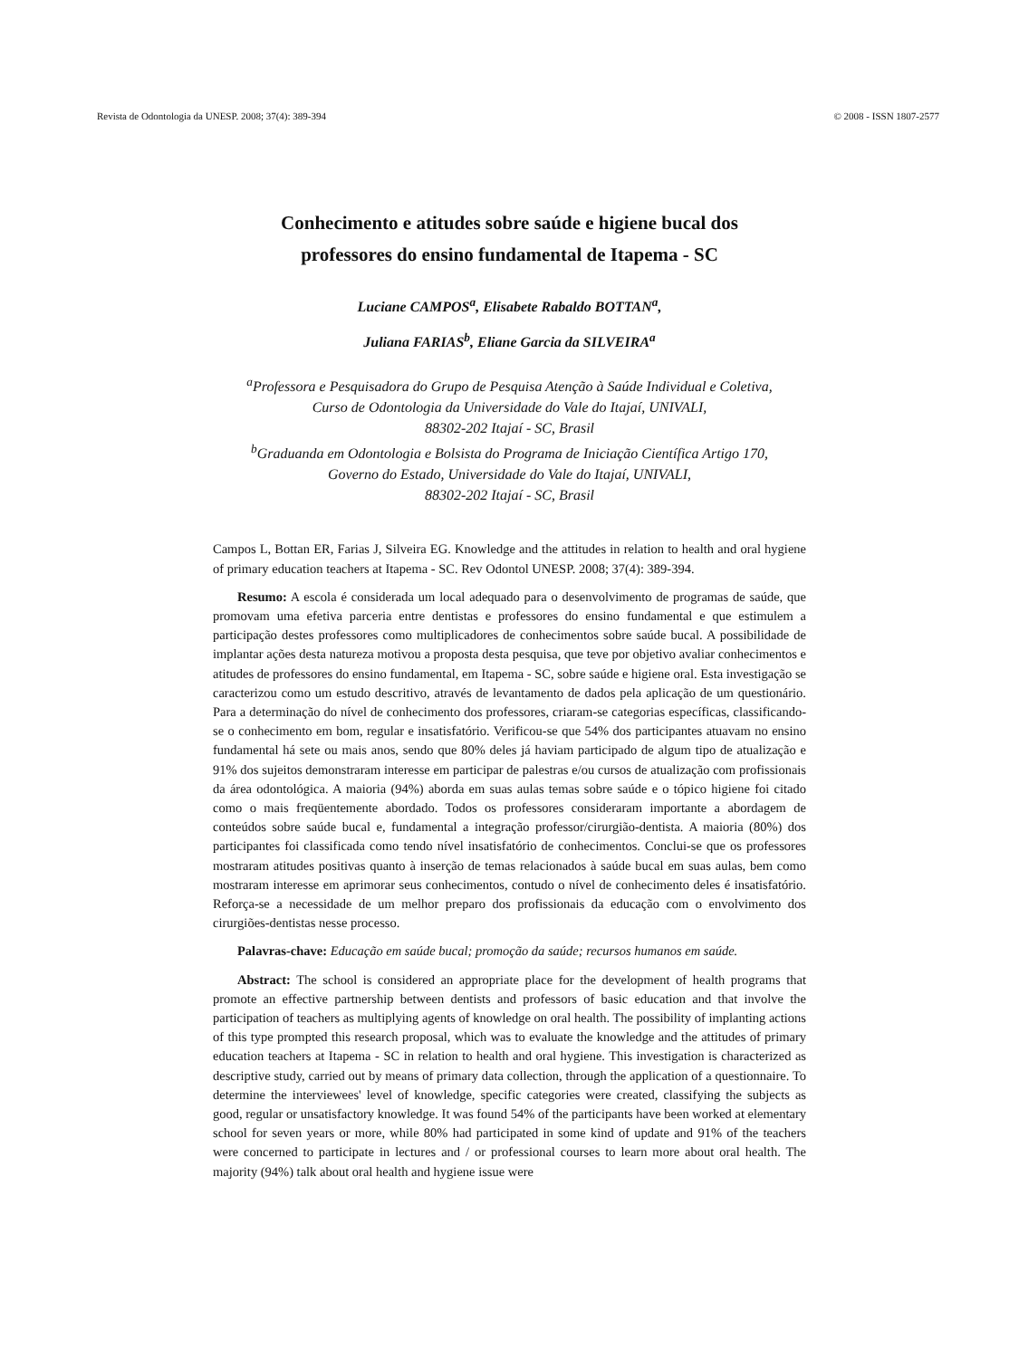Revista de Odontologia da UNESP. 2008; 37(4): 389-394 © 2008 - ISSN 1807-2577
Conhecimento e atitudes sobre saúde e higiene bucal dos
professores do ensino fundamental de Itapema - SC
Luciane CAMPOS<sup>a</sup>, Elisabete Rabaldo BOTTAN<sup>a</sup>,
Juliana FARIAS<sup>b</sup>, Eliane Garcia da SILVEIRA<sup>a</sup>
<sup>a</sup> Professora e Pesquisadora do Grupo de Pesquisa Atenção à Saúde Individual e Coletiva,
Curso de Odontologia da Universidade do Vale do Itajaí, UNIVALI,
88302-202 Itajaí - SC, Brasil
<sup>b</sup> Graduanda em Odontologia e Bolsista do Programa de Iniciação Científica Artigo 170,
Governo do Estado, Universidade do Vale do Itajaí, UNIVALI,
88302-202 Itajaí - SC, Brasil
Campos L, Bottan ER, Farias J, Silveira EG. Knowledge and the attitudes in relation to health and oral hygiene of primary education teachers at Itapema - SC. Rev Odontol UNESP. 2008; 37(4): 389-394.
Resumo: A escola é considerada um local adequado para o desenvolvimento de programas de saúde, que promovam uma efetiva parceria entre dentistas e professores do ensino fundamental e que estimulem a participação destes professores como multiplicadores de conhecimentos sobre saúde bucal. A possibilidade de implantar ações desta natureza motivou a proposta desta pesquisa, que teve por objetivo avaliar conhecimentos e atitudes de professores do ensino fundamental, em Itapema - SC, sobre saúde e higiene oral. Esta investigação se caracterizou como um estudo descritivo, através de levantamento de dados pela aplicação de um questionário. Para a determinação do nível de conhecimento dos professores, criaram-se categorias específicas, classificando-se o conhecimento em bom, regular e insatisfatório. Verificou-se que 54% dos participantes atuavam no ensino fundamental há sete ou mais anos, sendo que 80% deles já haviam participado de algum tipo de atualização e 91% dos sujeitos demonstraram interesse em participar de palestras e/ou cursos de atualização com profissionais da área odontológica. A maioria (94%) aborda em suas aulas temas sobre saúde e o tópico higiene foi citado como o mais freqüentemente abordado. Todos os professores consideraram importante a abordagem de conteúdos sobre saúde bucal e, fundamental a integração professor/cirurgião-dentista. A maioria (80%) dos participantes foi classificada como tendo nível insatisfatório de conhecimentos. Conclui-se que os professores mostraram atitudes positivas quanto à inserção de temas relacionados à saúde bucal em suas aulas, bem como mostraram interesse em aprimorar seus conhecimentos, contudo o nível de conhecimento deles é insatisfatório. Reforça-se a necessidade de um melhor preparo dos profissionais da educação com o envolvimento dos cirurgiões-dentistas nesse processo.
Palavras-chave: Educação em saúde bucal; promoção da saúde; recursos humanos em saúde.
Abstract: The school is considered an appropriate place for the development of health programs that promote an effective partnership between dentists and professors of basic education and that involve the participation of teachers as multiplying agents of knowledge on oral health. The possibility of implanting actions of this type prompted this research proposal, which was to evaluate the knowledge and the attitudes of primary education teachers at Itapema - SC in relation to health and oral hygiene. This investigation is characterized as descriptive study, carried out by means of primary data collection, through the application of a questionnaire. To determine the interviewees' level of knowledge, specific categories were created, classifying the subjects as good, regular or unsatisfactory knowledge. It was found 54% of the participants have been worked at elementary school for seven years or more, while 80% had participated in some kind of update and 91% of the teachers were concerned to participate in lectures and / or professional courses to learn more about oral health. The majority (94%) talk about oral health and hygiene issue were